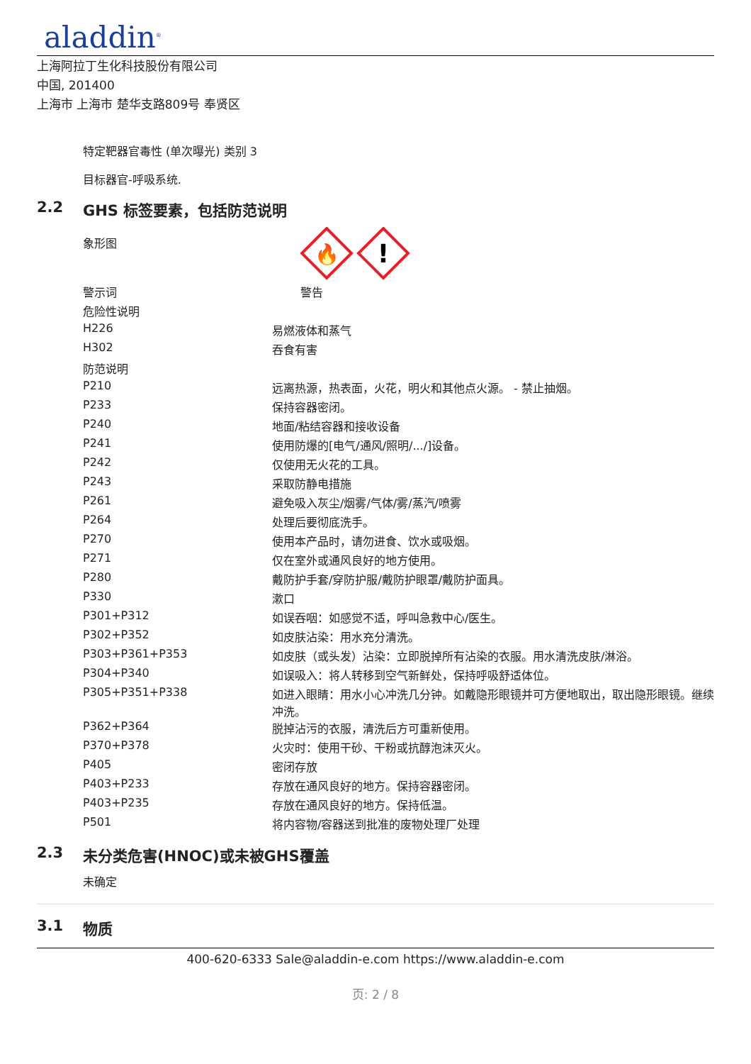aladdin<sup>®</sup>
上海阿拉丁生化科技股份有限公司
中国, 201400
上海市 上海市 楚华支路809号 奉贤区
特定靶器官毒性 (单次曝光) 类别 3
目标器官-呼吸系统.
2.2 GHS 标签要素，包括防范说明
| 象形图 | 🔥 ! |
| 警示词 | 警告 |
| 危险性说明 | |
| H226 | 易燃液体和蒸气 |
| H302 | 吞食有害 |
| 防范说明 | |
| P210 | 远离热源，热表面，火花，明火和其他点火源。 - 禁止抽烟。 |
| P233 | 保持容器密闭。 |
| P240 | 地面/粘结容器和接收设备 |
| P241 | 使用防爆的[电气/通风/照明/.../]设备。 |
| P242 | 仅使用无火花的工具。 |
| P243 | 采取防静电措施 |
| P261 | 避免吸入灰尘/烟雾/气体/雾/蒸汽/喷雾 |
| P264 | 处理后要彻底洗手。 |
| P270 | 使用本产品时，请勿进食、饮水或吸烟。 |
| P271 | 仅在室外或通风良好的地方使用。 |
| P280 | 戴防护手套/穿防护服/戴防护眼罩/戴防护面具。 |
| P330 | 漱口 |
| P301+P312 | 如误吞咽：如感觉不适，呼叫急救中心/医生。 |
| P302+P352 | 如皮肤沾染：用水充分清洗。 |
| P303+P361+P353 | 如皮肤（或头发）沾染：立即脱掉所有沾染的衣服。用水清洗皮肤/淋浴。 |
| P304+P340 | 如误吸入：将人转移到空气新鲜处，保持呼吸舒适体位。 |
| P305+P351+P338 | 如进入眼睛：用水小心冲洗几分钟。如戴隐形眼镜并可方便地取出，取出隐形眼镜。继续冲洗。 |
| P362+P364 | 脱掉沾污的衣服，清洗后方可重新使用。 |
| P370+P378 | 火灾时：使用干砂、干粉或抗醇泡沫灭火。 |
| P405 | 密闭存放 |
| P403+P233 | 存放在通风良好的地方。保持容器密闭。 |
| P403+P235 | 存放在通风良好的地方。保持低温。 |
| P501 | 将内容物/容器送到批准的废物处理厂处理 |
2.3 未分类危害(HNOC)或未被GHS覆盖
未确定
3.1 物质
400-620-6333 Sale@aladdin-e.com https://www.aladdin-e.com
页: 2 / 8